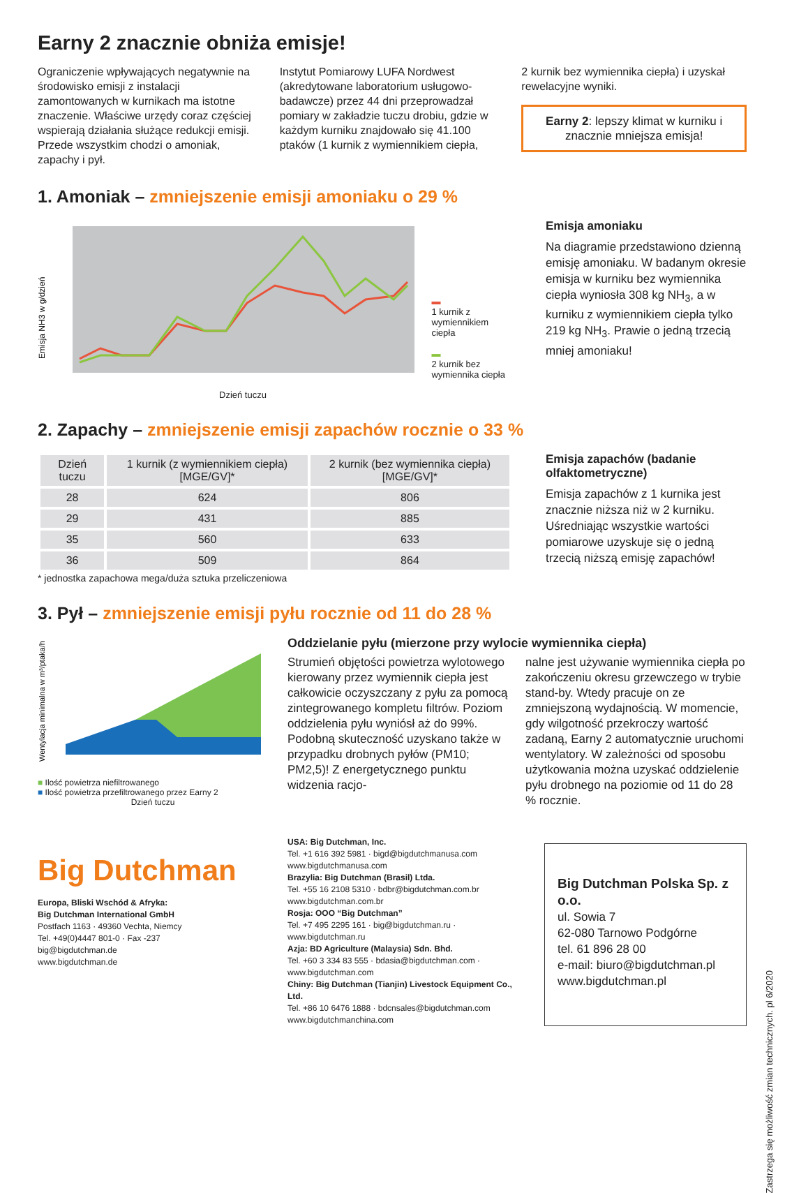Earny 2 znacznie obniża emisje!
Ograniczenie wpływających negatywnie na środowisko emisji z instalacji zamontowanych w kurnikach ma istotne znaczenie. Właściwe urzędy coraz częściej wspierają działania służące redukcji emisji. Przede wszystkim chodzi o amoniak, zapachy i pył.
Instytut Pomiarowy LUFA Nordwest (akredytowane laboratorium usługowo-badawcze) przez 44 dni przeprowadzał pomiary w zakładzie tuczu drobiu, gdzie w każdym kurniku znajdowało się 41.100 ptaków (1 kurnik z wymiennikiem ciepła,
2 kurnik bez wymiennika ciepła) i uzyskał rewelacyjne wyniki.
Earny 2: lepszy klimat w kurniku i znacznie mniejsza emisja!
1. Amoniak – zmniejszenie emisji amoniaku o 29 %
Emisja NH3 w g/dzień
▬
1 kurnik z wymiennikiem ciepła
▬
2 kurnik bez wymiennika ciepła
Dzień tuczu
Emisja amoniaku
Na diagramie przedstawiono dzienną emisję amoniaku. W badanym okresie emisja w kurniku bez wymiennika ciepła wyniosła 308 kg NH<sub>3</sub>, a w kurniku z wymiennikiem ciepła tylko 219 kg NH<sub>3</sub>. Prawie o jedną trzecią mniej amoniaku!
2. Zapachy – zmniejszenie emisji zapachów rocznie o 33 %
| Dzień tuczu | 1 kurnik (z wymiennikiem ciepła) [MGE/GV]* | 2 kurnik (bez wymiennika ciepła) [MGE/GV]* |
| --- | --- | --- |
| 28 | 624 | 806 |
| 29 | 431 | 885 |
| 35 | 560 | 633 |
| 36 | 509 | 864 |
* jednostka zapachowa mega/duża sztuka przeliczeniowa
Emisja zapachów (badanie olfaktometryczne)
Emisja zapachów z 1 kurnika jest znacznie niższa niż w 2 kurniku. Uśredniając wszystkie wartości pomiarowe uzyskuje się o jedną trzecią niższą emisję zapachów!
3. Pył – zmniejszenie emisji pyłu rocznie od 11 do 28 %
Wentylacja minimalna w m³/ptaka/h
■ Ilość powietrza niefiltrowanego
■ Ilość powietrza przefiltrowanego przez Earny 2
Dzień tuczu
Oddzielanie pyłu (mierzone przy wylocie wymiennika ciepła)
Strumień objętości powietrza wylotowego kierowany przez wymiennik ciepła jest całkowicie oczyszczany z pyłu za pomocą zintegrowanego kompletu filtrów. Poziom oddzielenia pyłu wyniósł aż do 99%. Podobną skuteczność uzyskano także w przypadku drobnych pyłów (PM10; PM2,5)! Z energetycznego punktu widzenia racjo-
nalne jest używanie wymiennika ciepła po zakończeniu okresu grzewczego w trybie stand-by. Wtedy pracuje on ze zmniejszoną wydajnością. W momencie, gdy wilgotność przekroczy wartość zadaną, Earny 2 automatycznie uruchomi wentylatory. W zależności od sposobu użytkowania można uzyskać oddzielenie pyłu drobnego na poziomie od 11 do 28 % rocznie.
Big Dutchman
Europa, Bliski Wschód & Afryka:
Big Dutchman International GmbH
Postfach 1163 · 49360 Vechta, Niemcy
Tel. +49(0)4447 801-0 · Fax -237
big@bigdutchman.de
www.bigdutchman.de
USA: Big Dutchman, Inc.
Tel. +1 616 392 5981 · bigd@bigdutchmanusa.com
www.bigdutchmanusa.com
Brazylia: Big Dutchman (Brasil) Ltda.
Tel. +55 16 2108 5310 · bdbr@bigdutchman.com.br
www.bigdutchman.com.br
Rosja: OOO “Big Dutchman”
Tel. +7 495 2295 161 · big@bigdutchman.ru · www.bigdutchman.ru
Azja: BD Agriculture (Malaysia) Sdn. Bhd.
Tel. +60 3 334 83 555 · bdasia@bigdutchman.com · www.bigdutchman.com
Chiny: Big Dutchman (Tianjin) Livestock Equipment Co., Ltd.
Tel. +86 10 6476 1888 · bdcnsales@bigdutchman.com
www.bigdutchmanchina.com
Big Dutchman Polska Sp. z o.o.
ul. Sowia 7
62-080 Tarnowo Podgórne
tel. 61 896 28 00
e-mail: biuro@bigdutchman.pl
www.bigdutchman.pl
Zastrzega się możliwość zmian technicznych. pl 6/2020